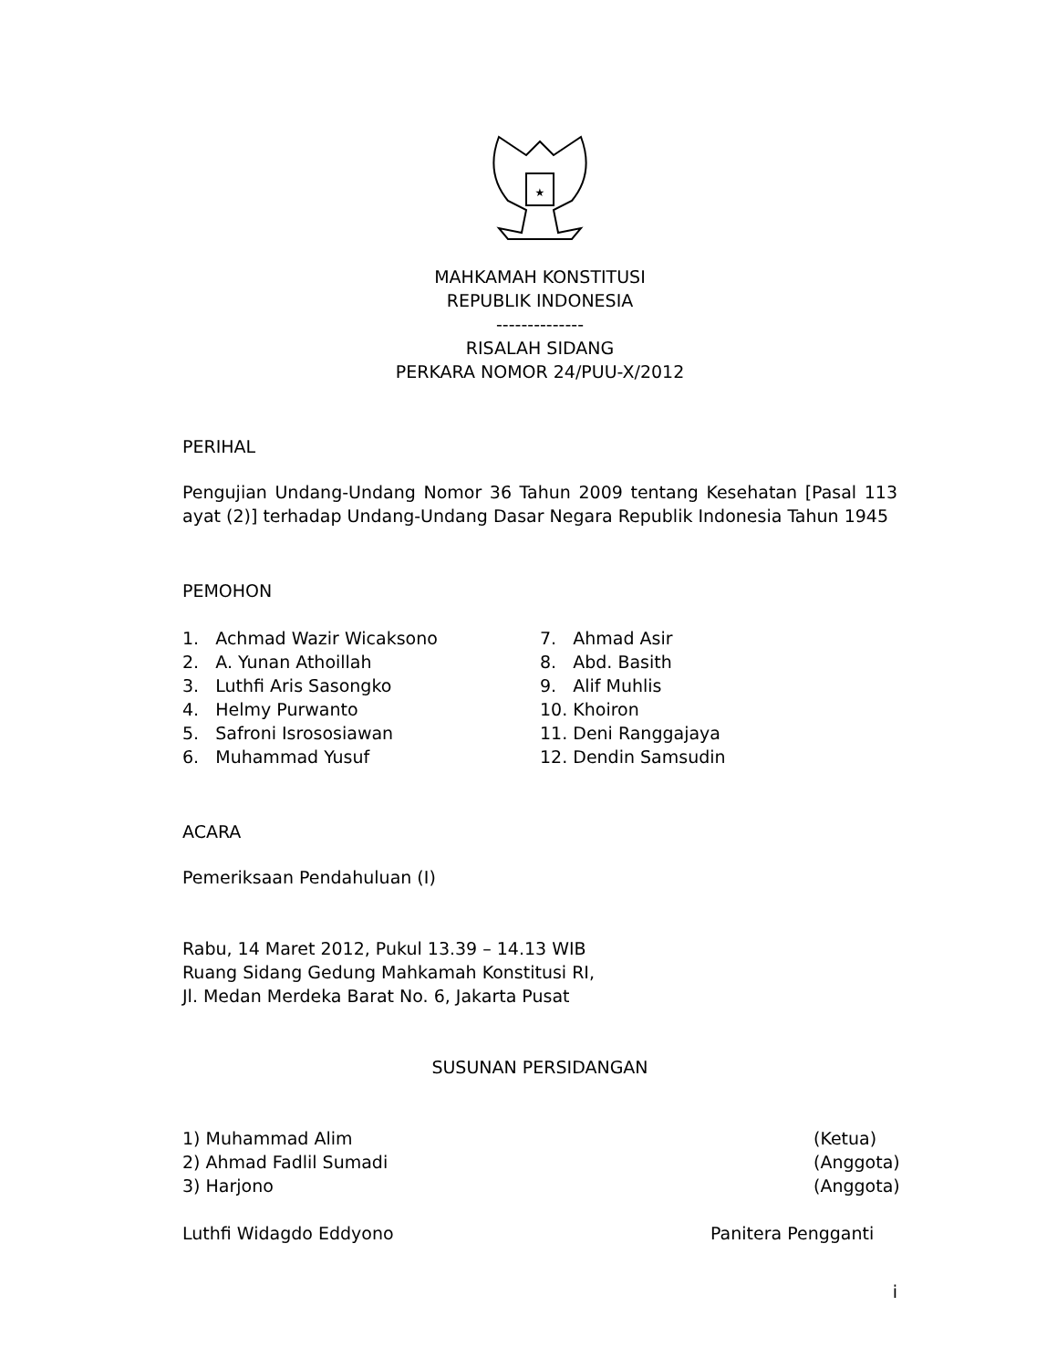★
MAHKAMAH KONSTITUSI
REPUBLIK INDONESIA
--------------
RISALAH SIDANG
PERKARA NOMOR 24/PUU-X/2012
PERIHAL
Pengujian Undang-Undang Nomor 36 Tahun 2009 tentang Kesehatan [Pasal 113 ayat (2)] terhadap Undang-Undang Dasar Negara Republik Indonesia Tahun 1945
PEMOHON
1. Achmad Wazir Wicaksono
2. A. Yunan Athoillah
3. Luthfi Aris Sasongko
4. Helmy Purwanto
5. Safroni Isrososiawan
6. Muhammad Yusuf
7. Ahmad Asir
8. Abd. Basith
9. Alif Muhlis
10. Khoiron
11. Deni Ranggajaya
12. Dendin Samsudin
ACARA
Pemeriksaan Pendahuluan (I)
Rabu, 14 Maret 2012, Pukul 13.39 – 14.13 WIB
Ruang Sidang Gedung Mahkamah Konstitusi RI,
Jl. Medan Merdeka Barat No. 6, Jakarta Pusat
SUSUNAN PERSIDANGAN
1) Muhammad Alim (Ketua)
2) Ahmad Fadlil Sumadi (Anggota)
3) Harjono (Anggota)
Luthfi Widagdo Eddyono Panitera Pengganti
i